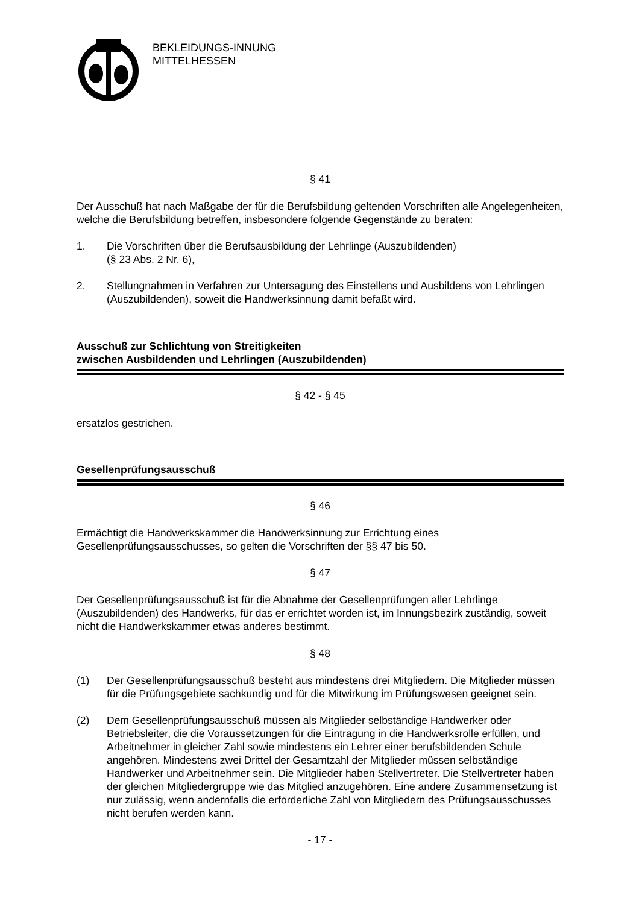BEKLEIDUNGS-INNUNG
MITTELHESSEN
§ 41
Der Ausschuß hat nach Maßgabe der für die Berufsbildung geltenden Vorschriften alle Angelegenheiten, welche die Berufsbildung betreffen, insbesondere folgende Gegenstände zu beraten:
1. Die Vorschriften über die Berufsausbildung der Lehrlinge (Auszubildenden)
(§ 23 Abs. 2 Nr. 6),
2. Stellungnahmen in Verfahren zur Untersagung des Einstellens und Ausbildens von Lehrlingen (Auszubildenden), soweit die Handwerksinnung damit befaßt wird.
Ausschuß zur Schlichtung von Streitigkeiten
zwischen Ausbildenden und Lehrlingen (Auszubildenden)
§ 42 - § 45
ersatzlos gestrichen.
Gesellenprüfungsausschuß
§ 46
Ermächtigt die Handwerkskammer die Handwerksinnung zur Errichtung eines Gesellenprüfungsausschusses, so gelten die Vorschriften der §§ 47 bis 50.
§ 47
Der Gesellenprüfungsausschuß ist für die Abnahme der Gesellenprüfungen aller Lehrlinge (Auszubildenden) des Handwerks, für das er errichtet worden ist, im Innungsbezirk zuständig, soweit nicht die Handwerkskammer etwas anderes bestimmt.
§ 48
(1) Der Gesellenprüfungsausschuß besteht aus mindestens drei Mitgliedern. Die Mitglieder müssen für die Prüfungsgebiete sachkundig und für die Mitwirkung im Prüfungswesen geeignet sein.
(2) Dem Gesellenprüfungsausschuß müssen als Mitglieder selbständige Handwerker oder Betriebsleiter, die die Voraussetzungen für die Eintragung in die Handwerksrolle erfüllen, und Arbeitnehmer in gleicher Zahl sowie mindestens ein Lehrer einer berufsbildenden Schule angehören. Mindestens zwei Drittel der Gesamtzahl der Mitglieder müssen selbständige Handwerker und Arbeitnehmer sein. Die Mitglieder haben Stellvertreter. Die Stellvertreter haben der gleichen Mitgliedergruppe wie das Mitglied anzugehören. Eine andere Zusammensetzung ist nur zulässig, wenn andernfalls die erforderliche Zahl von Mitgliedern des Prüfungsausschusses nicht berufen werden kann.
- 17 -